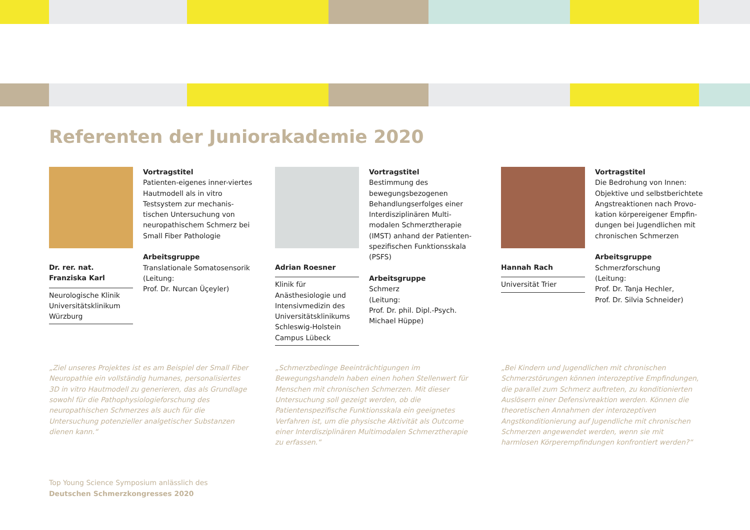Referenten der Juniorakademie 2020
Dr. rer. nat.
Franziska Karl
Neurologische Klinik
Universitätsklinikum
Würzburg
Vortragstitel
Patienten-eigenes inner-viertes Hautmodell als in vitro Testsystem zur mechanis-tischen Untersuchung von neuropathischem Schmerz bei Small Fiber Pathologie
Arbeitsgruppe
Translationale Somatosensorik
(Leitung:
Prof. Dr. Nurcan Üçeyler)
Adrian Roesner
Klinik für Anästhesiologie und Intensivmedizin des Universitätsklinikums Schleswig-Holstein Campus Lübeck
Vortragstitel
Bestimmung des bewegungsbezogenen Behandlungserfolges einer Interdisziplinären Multi-modalen Schmerztherapie (IMST) anhand der Patienten-spezifischen Funktionsskala (PSFS)
Arbeitsgruppe
Schmerz
(Leitung:
Prof. Dr. phil. Dipl.-Psych. Michael Hüppe)
Hannah Rach
Universität Trier
Vortragstitel
Die Bedrohung von Innen: Objektive und selbstberichtete Angstreaktionen nach Provo-kation körpereigener Empfin-dungen bei Jugendlichen mit chronischen Schmerzen
Arbeitsgruppe
Schmerzforschung
(Leitung:
Prof. Dr. Tanja Hechler,
Prof. Dr. Silvia Schneider)
„Ziel unseres Projektes ist es am Beispiel der Small Fiber Neuropathie ein vollständig humanes, personalisiertes 3D in vitro Hautmodell zu generieren, das als Grundlage sowohl für die Pathophysiologieforschung des neuropathischen Schmerzes als auch für die Untersuchung potenzieller analgetischer Substanzen dienen kann.“
„Schmerzbedinge Beeinträchtigungen im Bewegungshandeln haben einen hohen Stellenwert für Menschen mit chronischen Schmerzen. Mit dieser Untersuchung soll gezeigt werden, ob die Patientenspezifische Funktionsskala ein geeignetes Verfahren ist, um die physische Aktivität als Outcome einer Interdisziplinären Multimodalen Schmerztherapie zu erfassen.“
„Bei Kindern und Jugendlichen mit chronischen Schmerzstörungen können interozeptive Empfindungen, die parallel zum Schmerz auftreten, zu konditionierten Auslösern einer Defensivreaktion werden. Können die theoretischen Annahmen der interozeptiven Angstkonditionierung auf Jugendliche mit chronischen Schmerzen angewendet werden, wenn sie mit harmlosen Körperempfindungen konfrontiert werden?“
Top Young Science Symposium anlässlich des
Deutschen Schmerzkongresses 2020